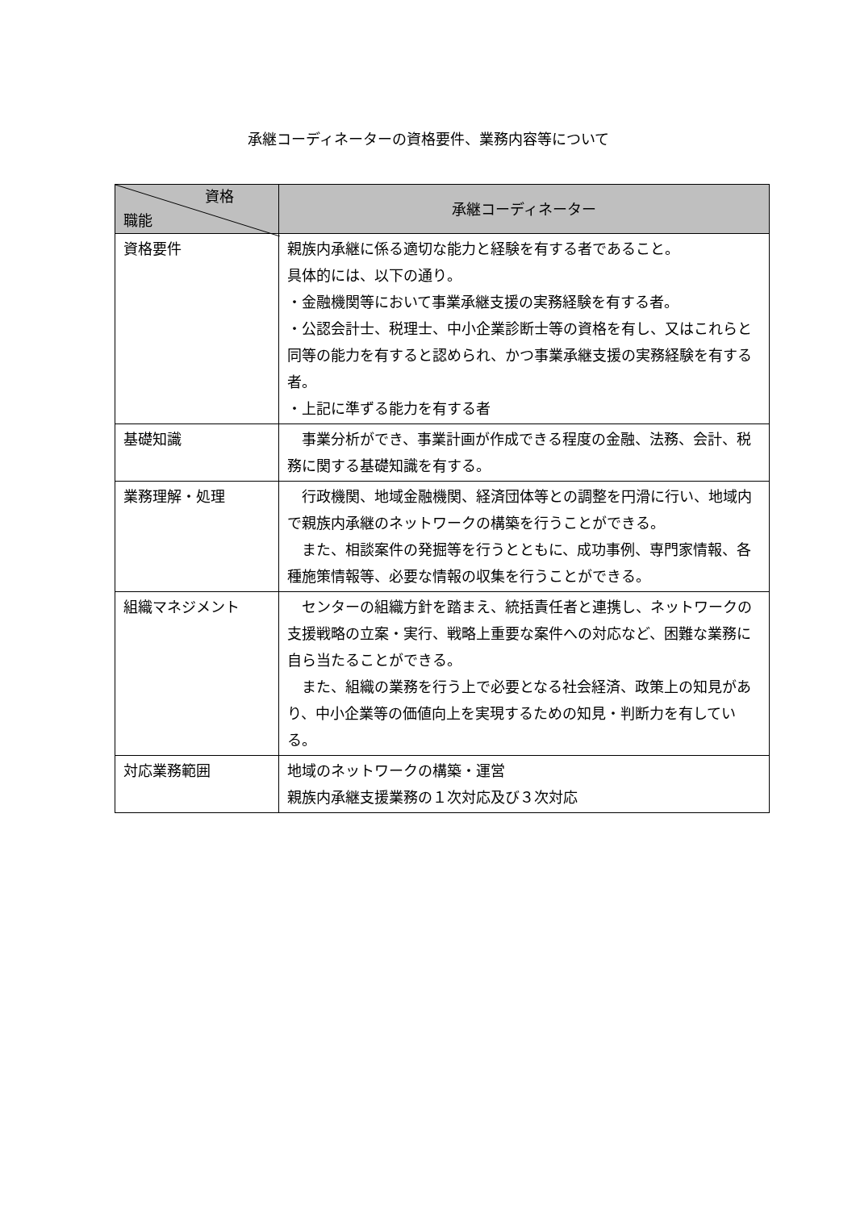承継コーディネーターの資格要件、業務内容等について
| 資格 職能 | 承継コーディネーター |
| --- | --- |
| 資格要件 | 親族内承継に係る適切な能力と経験を有する者であること。 具体的には、以下の通り。 ・金融機関等において事業承継支援の実務経験を有する者。 ・公認会計士、税理士、中小企業診断士等の資格を有し、又はこれらと同等の能力を有すると認められ、かつ事業承継支援の実務経験を有する者。 ・上記に準ずる能力を有する者 |
| 基礎知識 | 事業分析ができ、事業計画が作成できる程度の金融、法務、会計、税務に関する基礎知識を有する。 |
| 業務理解・処理 | 行政機関、地域金融機関、経済団体等との調整を円滑に行い、地域内で親族内承継のネットワークの構築を行うことができる。 また、相談案件の発掘等を行うとともに、成功事例、専門家情報、各種施策情報等、必要な情報の収集を行うことができる。 |
| 組織マネジメント | センターの組織方針を踏まえ、統括責任者と連携し、ネットワークの支援戦略の立案・実行、戦略上重要な案件への対応など、困難な業務に自ら当たることができる。 また、組織の業務を行う上で必要となる社会経済、政策上の知見があり、中小企業等の価値向上を実現するための知見・判断力を有している。 |
| 対応業務範囲 | 地域のネットワークの構築・運営 親族内承継支援業務の１次対応及び３次対応 |